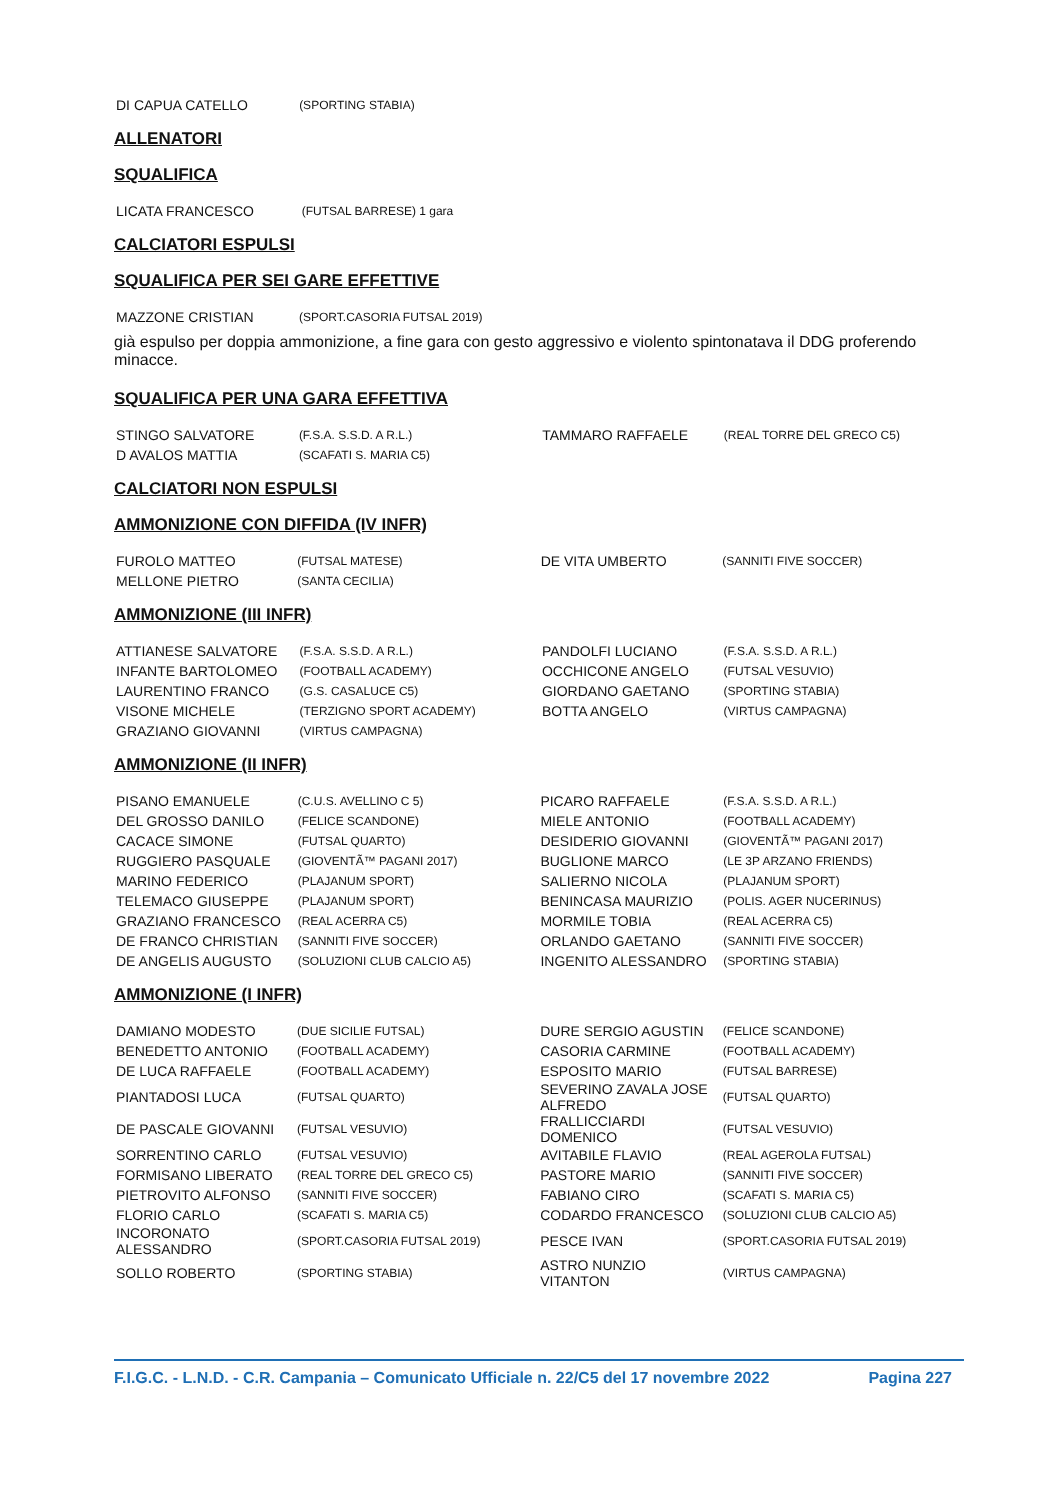| DI CAPUA CATELLO | (SPORTING STABIA) | | |
ALLENATORI
SQUALIFICA
| LICATA FRANCESCO | (FUTSAL BARRESE) 1 gara | | |
CALCIATORI ESPULSI
SQUALIFICA PER SEI GARE EFFETTIVE
| MAZZONE CRISTIAN | (SPORT.CASORIA FUTSAL 2019) | | |
già espulso per doppia ammonizione, a fine gara con gesto aggressivo e violento spintonatava il DDG proferendo minacce.
SQUALIFICA PER UNA GARA EFFETTIVA
| STINGO SALVATORE | (F.S.A. S.S.D. A R.L.) | TAMMARO RAFFAELE | (REAL TORRE DEL GRECO C5) |
| D AVALOS MATTIA | (SCAFATI S. MARIA C5) | | |
CALCIATORI NON ESPULSI
AMMONIZIONE CON DIFFIDA (IV INFR)
| FUROLO MATTEO | (FUTSAL MATESE) | DE VITA UMBERTO | (SANNITI FIVE SOCCER) |
| MELLONE PIETRO | (SANTA CECILIA) | | |
AMMONIZIONE (III INFR)
| ATTIANESE SALVATORE | (F.S.A. S.S.D. A R.L.) | PANDOLFI LUCIANO | (F.S.A. S.S.D. A R.L.) |
| INFANTE BARTOLOMEO | (FOOTBALL ACADEMY) | OCCHICONE ANGELO | (FUTSAL VESUVIO) |
| LAURENTINO FRANCO | (G.S. CASALUCE C5) | GIORDANO GAETANO | (SPORTING STABIA) |
| VISONE MICHELE | (TERZIGNO SPORT ACADEMY) | BOTTA ANGELO | (VIRTUS CAMPAGNA) |
| GRAZIANO GIOVANNI | (VIRTUS CAMPAGNA) | | |
AMMONIZIONE (II INFR)
| PISANO EMANUELE | (C.U.S. AVELLINO C 5) | PICARO RAFFAELE | (F.S.A. S.S.D. A R.L.) |
| DEL GROSSO DANILO | (FELICE SCANDONE) | MIELE ANTONIO | (FOOTBALL ACADEMY) |
| CACACE SIMONE | (FUTSAL QUARTO) | DESIDERIO GIOVANNI | (GIOVENTÃ™ PAGANI 2017) |
| RUGGIERO PASQUALE | (GIOVENTÃ™ PAGANI 2017) | BUGLIONE MARCO | (LE 3P ARZANO FRIENDS) |
| MARINO FEDERICO | (PLAJANUM SPORT) | SALIERNO NICOLA | (PLAJANUM SPORT) |
| TELEMACO GIUSEPPE | (PLAJANUM SPORT) | BENINCASA MAURIZIO | (POLIS. AGER NUCERINUS) |
| GRAZIANO FRANCESCO | (REAL ACERRA C5) | MORMILE TOBIA | (REAL ACERRA C5) |
| DE FRANCO CHRISTIAN | (SANNITI FIVE SOCCER) | ORLANDO GAETANO | (SANNITI FIVE SOCCER) |
| DE ANGELIS AUGUSTO | (SOLUZIONI CLUB CALCIO A5) | INGENITO ALESSANDRO | (SPORTING STABIA) |
AMMONIZIONE (I INFR)
| DAMIANO MODESTO | (DUE SICILIE FUTSAL) | DURE SERGIO AGUSTIN | (FELICE SCANDONE) |
| BENEDETTO ANTONIO | (FOOTBALL ACADEMY) | CASORIA CARMINE | (FOOTBALL ACADEMY) |
| DE LUCA RAFFAELE | (FOOTBALL ACADEMY) | ESPOSITO MARIO | (FUTSAL BARRESE) |
| PIANTADOSI LUCA | (FUTSAL QUARTO) | SEVERINO ZAVALA JOSE ALFREDO | (FUTSAL QUARTO) |
| DE PASCALE GIOVANNI | (FUTSAL VESUVIO) | FRALLICCIARDI DOMENICO | (FUTSAL VESUVIO) |
| SORRENTINO CARLO | (FUTSAL VESUVIO) | AVITABILE FLAVIO | (REAL AGEROLA FUTSAL) |
| FORMISANO LIBERATO | (REAL TORRE DEL GRECO C5) | PASTORE MARIO | (SANNITI FIVE SOCCER) |
| PIETROVITO ALFONSO | (SANNITI FIVE SOCCER) | FABIANO CIRO | (SCAFATI S. MARIA C5) |
| FLORIO CARLO | (SCAFATI S. MARIA C5) | CODARDO FRANCESCO | (SOLUZIONI CLUB CALCIO A5) |
| INCORONATO ALESSANDRO | (SPORT.CASORIA FUTSAL 2019) | PESCE IVAN | (SPORT.CASORIA FUTSAL 2019) |
| SOLLO ROBERTO | (SPORTING STABIA) | ASTRO NUNZIO VITANTON | (VIRTUS CAMPAGNA) |
F.I.G.C. - L.N.D. - C.R. Campania – Comunicato Ufficiale n. 22/C5 del 17 novembre 2022 Pagina 227